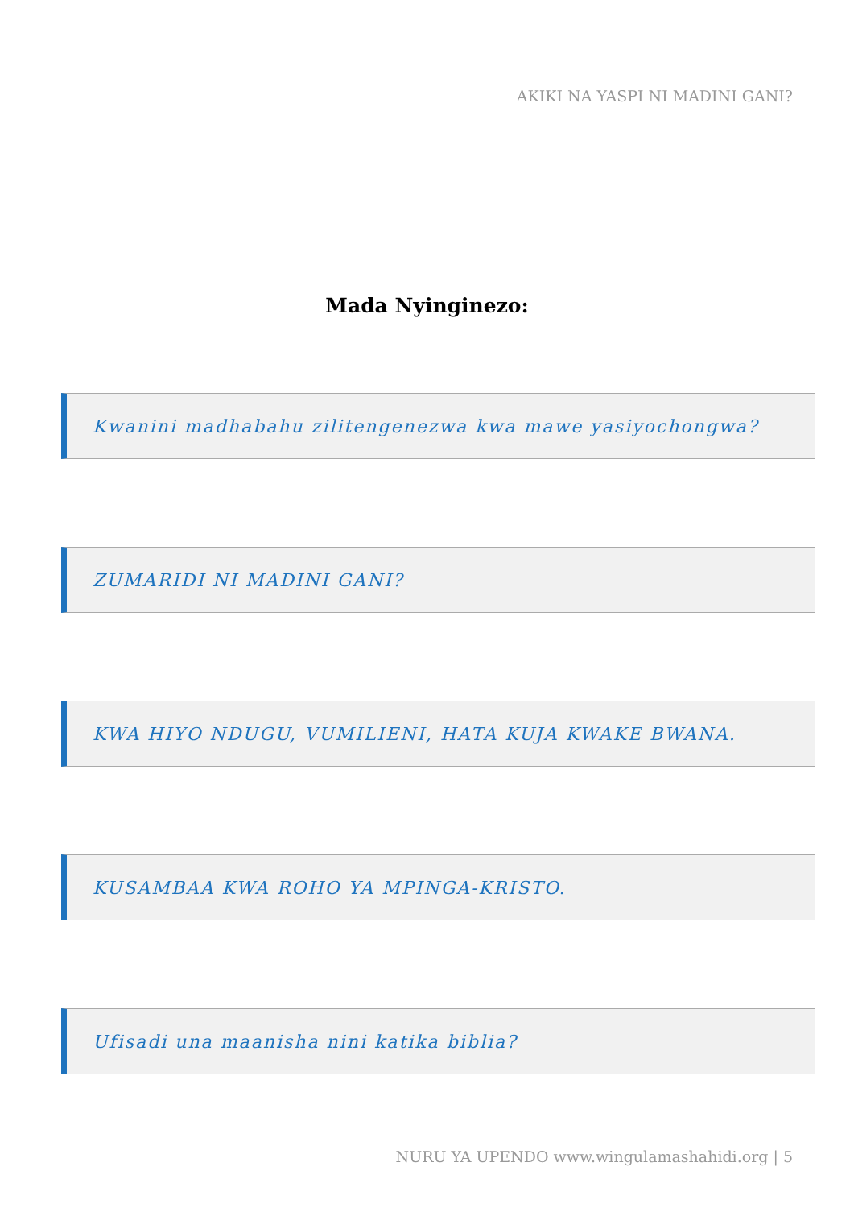AKIKI NA YASPI NI MADINI GANI?
Mada Nyinginezo:
Kwanini madhabahu zilitengenezwa kwa mawe yasiyochongwa?
ZUMARIDI NI MADINI GANI?
KWA HIYO NDUGU, VUMILIENI, HATA KUJA KWAKE BWANA.
KUSAMBAA KWA ROHO YA MPINGA-KRISTO.
Ufisadi una maanisha nini katika biblia?
NURU YA UPENDO www.wingulamashahidi.org | 5